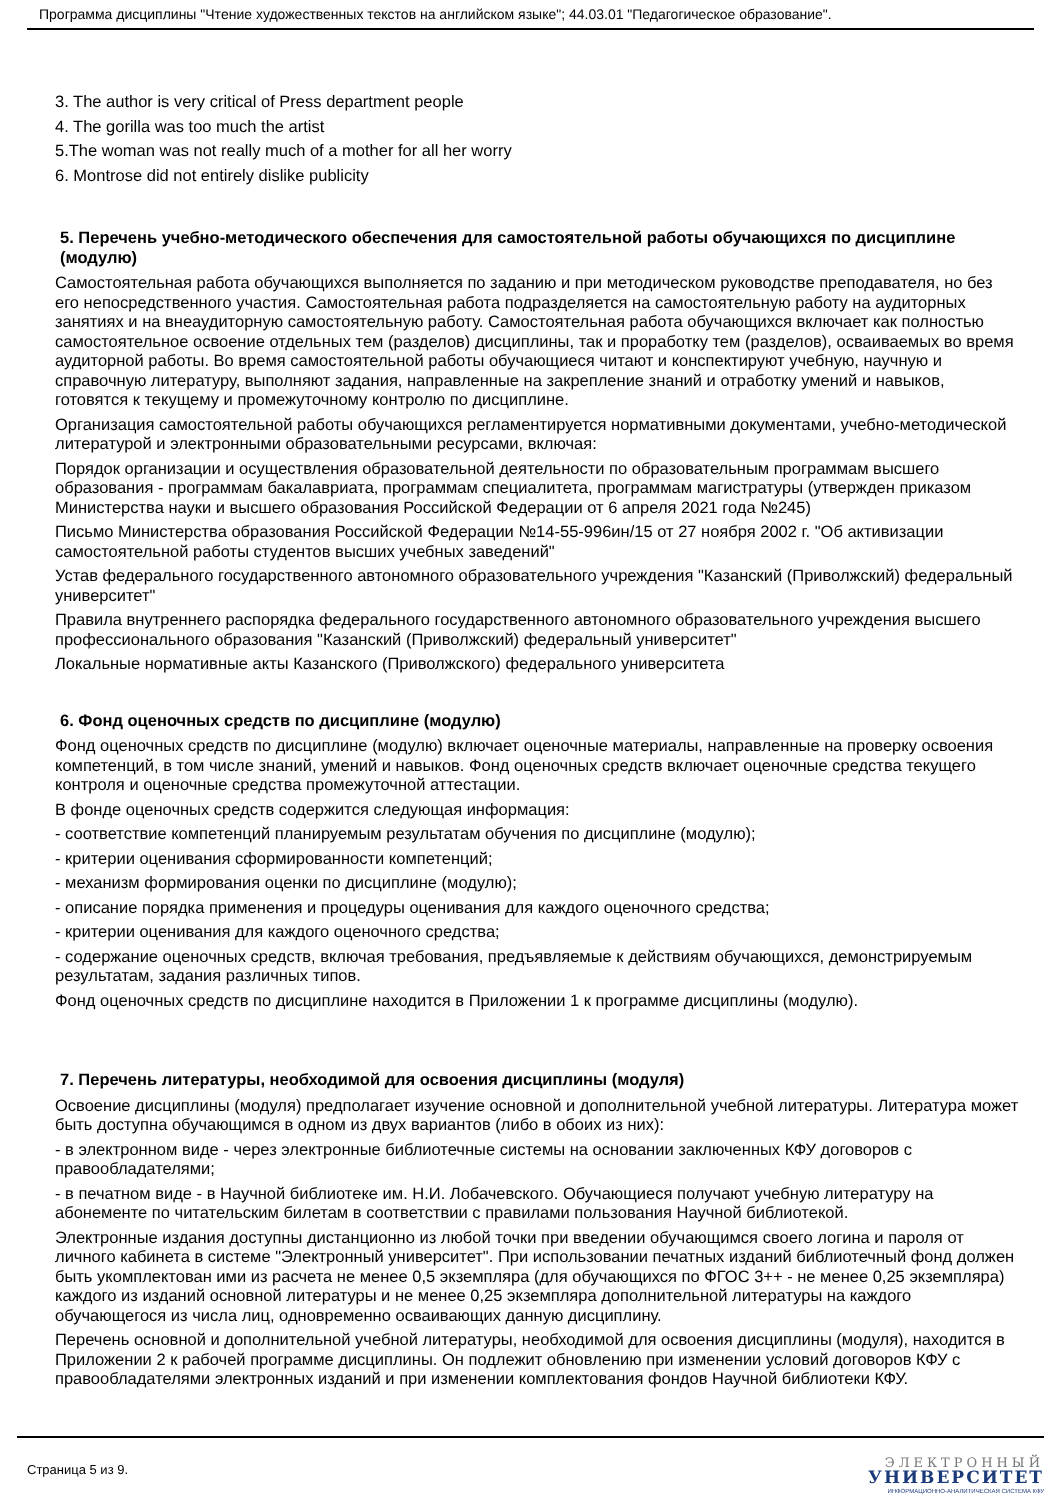Программа дисциплины "Чтение художественных текстов на английском языке"; 44.03.01 "Педагогическое образование".
3. The author is very critical of Press department people
4. The gorilla was too much the artist
5.The woman was not really much of a mother for all her worry
6. Montrose did not entirely dislike publicity
5. Перечень учебно-методического обеспечения для самостоятельной работы обучающихся по дисциплине (модулю)
Самостоятельная работа обучающихся выполняется по заданию и при методическом руководстве преподавателя, но без его непосредственного участия. Самостоятельная работа подразделяется на самостоятельную работу на аудиторных занятиях и на внеаудиторную самостоятельную работу. Самостоятельная работа обучающихся включает как полностью самостоятельное освоение отдельных тем (разделов) дисциплины, так и проработку тем (разделов), осваиваемых во время аудиторной работы. Во время самостоятельной работы обучающиеся читают и конспектируют учебную, научную и справочную литературу, выполняют задания, направленные на закрепление знаний и отработку умений и навыков, готовятся к текущему и промежуточному контролю по дисциплине.
Организация самостоятельной работы обучающихся регламентируется нормативными документами, учебно-методической литературой и электронными образовательными ресурсами, включая:
Порядок организации и осуществления образовательной деятельности по образовательным программам высшего образования - программам бакалавриата, программам специалитета, программам магистратуры (утвержден приказом Министерства науки и высшего образования Российской Федерации от 6 апреля 2021 года №245)
Письмо Министерства образования Российской Федерации №14-55-996ин/15 от 27 ноября 2002 г. "Об активизации самостоятельной работы студентов высших учебных заведений"
Устав федерального государственного автономного образовательного учреждения "Казанский (Приволжский) федеральный университет"
Правила внутреннего распорядка федерального государственного автономного образовательного учреждения высшего профессионального образования "Казанский (Приволжский) федеральный университет"
Локальные нормативные акты Казанского (Приволжского) федерального университета
6. Фонд оценочных средств по дисциплине (модулю)
Фонд оценочных средств по дисциплине (модулю) включает оценочные материалы, направленные на проверку освоения компетенций, в том числе знаний, умений и навыков. Фонд оценочных средств включает оценочные средства текущего контроля и оценочные средства промежуточной аттестации.
В фонде оценочных средств содержится следующая информация:
- соответствие компетенций планируемым результатам обучения по дисциплине (модулю);
- критерии оценивания сформированности компетенций;
- механизм формирования оценки по дисциплине (модулю);
- описание порядка применения и процедуры оценивания для каждого оценочного средства;
- критерии оценивания для каждого оценочного средства;
- содержание оценочных средств, включая требования, предъявляемые к действиям обучающихся, демонстрируемым результатам, задания различных типов.
Фонд оценочных средств по дисциплине находится в Приложении 1 к программе дисциплины (модулю).
7. Перечень литературы, необходимой для освоения дисциплины (модуля)
Освоение дисциплины (модуля) предполагает изучение основной и дополнительной учебной литературы. Литература может быть доступна обучающимся в одном из двух вариантов (либо в обоих из них):
- в электронном виде - через электронные библиотечные системы на основании заключенных КФУ договоров с правообладателями;
- в печатном виде - в Научной библиотеке им. Н.И. Лобачевского. Обучающиеся получают учебную литературу на абонементе по читательским билетам в соответствии с правилами пользования Научной библиотекой.
Электронные издания доступны дистанционно из любой точки при введении обучающимся своего логина и пароля от личного кабинета в системе "Электронный университет". При использовании печатных изданий библиотечный фонд должен быть укомплектован ими из расчета не менее 0,5 экземпляра (для обучающихся по ФГОС 3++ - не менее 0,25 экземпляра) каждого из изданий основной литературы и не менее 0,25 экземпляра дополнительной литературы на каждого обучающегося из числа лиц, одновременно осваивающих данную дисциплину.
Перечень основной и дополнительной учебной литературы, необходимой для освоения дисциплины (модуля), находится в Приложении 2 к рабочей программе дисциплины. Он подлежит обновлению при изменении условий договоров КФУ с правообладателями электронных изданий и при изменении комплектования фондов Научной библиотеки КФУ.
Страница 5 из 9.
ЭЛЕКТРОННЫЙ
УНИВЕРСИТЕТ
ИНФОРМАЦИОННО-АНАЛИТИЧЕСКАЯ СИСТЕМА КФУ